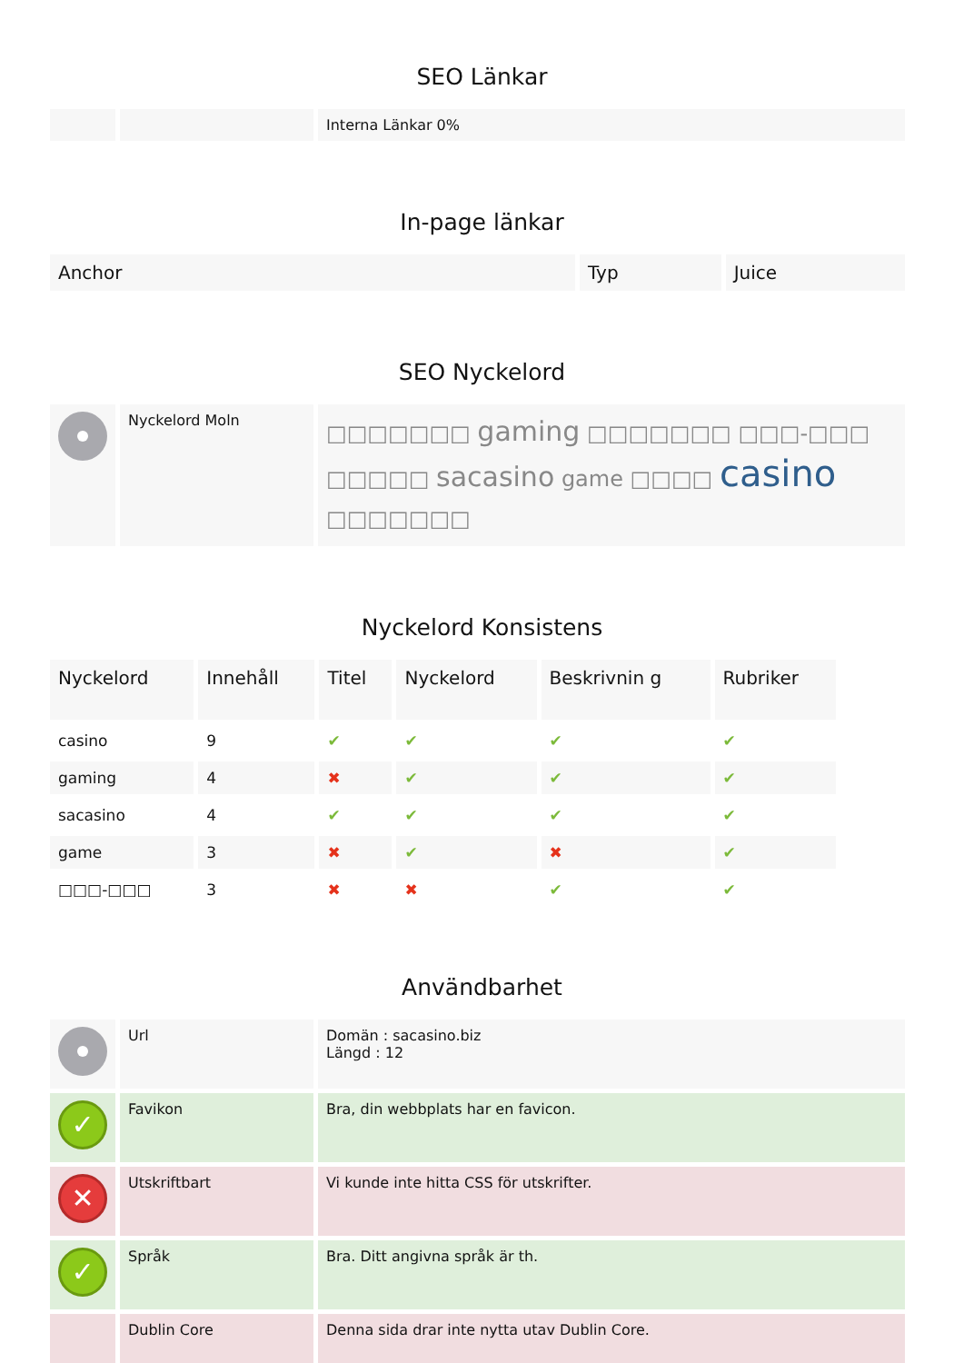SEO Länkar
| | | Interna Länkar 0% |
In-page länkar
| Anchor | Typ | Juice |
| --- | --- | --- |
SEO Nyckelord
| | Nyckelord Moln | □□□□□□□ gaming □□□□□□□ □□□-□□□ □□□□□ sacasino game □□□□ casino □□□□□□□ |
Nyckelord Konsistens
| Nyckelord | Innehåll | Titel | Nyckelord | Beskrivnin g | Rubriker |
| --- | --- | --- | --- | --- | --- |
| casino | 9 | ✔ | ✔ | ✔ | ✔ |
| gaming | 4 | ✖ | ✔ | ✔ | ✔ |
| sacasino | 4 | ✔ | ✔ | ✔ | ✔ |
| game | 3 | ✖ | ✔ | ✖ | ✔ |
| □□□-□□□ | 3 | ✖ | ✖ | ✔ | ✔ |
Användbarhet
| | Url | Domän : sacasino.biz Längd : 12 |
| ✓ | Favikon | Bra, din webbplats har en favicon. |
| ✕ | Utskriftbart | Vi kunde inte hitta CSS för utskrifter. |
| ✓ | Språk | Bra. Ditt angivna språk är th. |
| | Dublin Core | Denna sida drar inte nytta utav Dublin Core. |